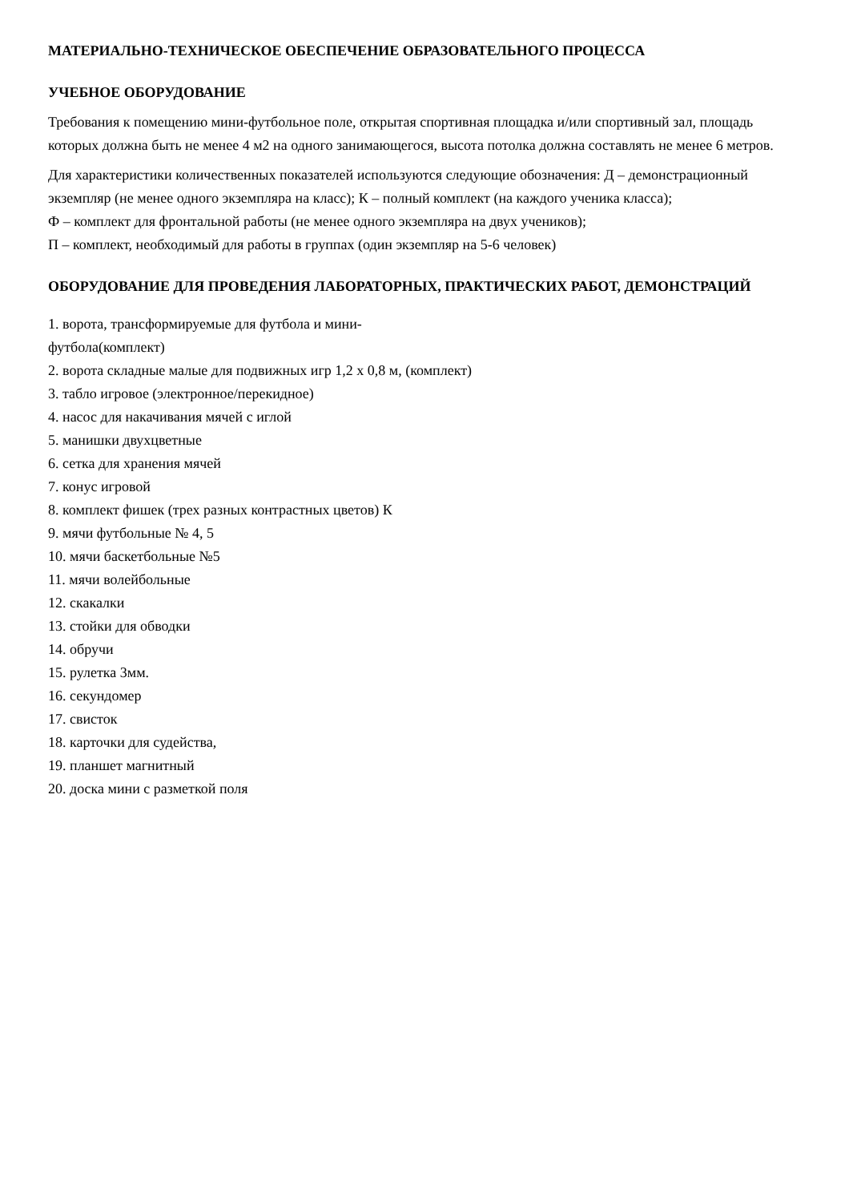МАТЕРИАЛЬНО-ТЕХНИЧЕСКОЕ ОБЕСПЕЧЕНИЕ ОБРАЗОВАТЕЛЬНОГО ПРОЦЕССА
УЧЕБНОЕ ОБОРУДОВАНИЕ
Требования к помещению мини-футбольное поле, открытая спортивная площадка и/или спортивный зал, площадь которых должна быть не менее 4 м2 на одного занимающегося, высота потолка должна составлять не менее 6 метров.
Для характеристики количественных показателей используются следующие обозначения: Д – демонстрационный экземпляр (не менее одного экземпляра на класс); К – полный комплект (на каждого ученика класса);
Ф – комплект для фронтальной работы (не менее одного экземпляра на двух учеников);
П – комплект, необходимый для работы в группах (один экземпляр на 5-6 человек)
ОБОРУДОВАНИЕ ДЛЯ ПРОВЕДЕНИЯ ЛАБОРАТОРНЫХ, ПРАКТИЧЕСКИХ РАБОТ, ДЕМОНСТРАЦИЙ
1. ворота, трансформируемые для футбола и мини-
футбола(комплект)
2. ворота складные малые для подвижных игр 1,2 х 0,8 м, (комплект)
3. табло игровое (электронное/перекидное)
4. насос для накачивания мячей с иглой
5. манишки двухцветные
6. сетка для хранения мячей
7. конус игровой
8. комплект фишек (трех разных контрастных цветов) К
9. мячи футбольные № 4, 5
10. мячи баскетбольные №5
11. мячи волейбольные
12. скакалки
13. стойки для обводки
14. обручи
15. рулетка 3мм.
16. секундомер
17. свисток
18. карточки для судейства,
19. планшет магнитный
20. доска мини с разметкой поля